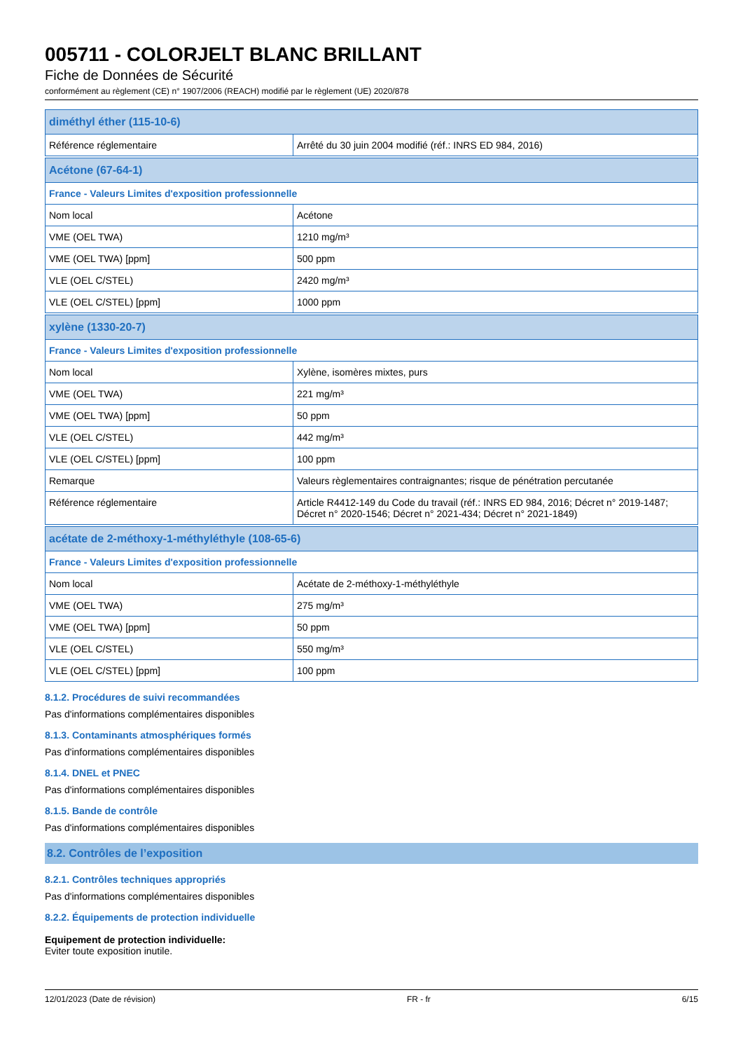005711 - COLORJELT BLANC BRILLANT
Fiche de Données de Sécurité
conformément au règlement (CE) n° 1907/2006 (REACH) modifié par le règlement (UE) 2020/878
| diméthyl éther (115-10-6) | |
| Référence réglementaire | Arrêté du 30 juin 2004 modifié (réf.: INRS ED 984, 2016) |
| Acétone (67-64-1) | |
| France - Valeurs Limites d'exposition professionnelle | |
| Nom local | Acétone |
| VME (OEL TWA) | 1210 mg/m³ |
| VME (OEL TWA) [ppm] | 500 ppm |
| VLE (OEL C/STEL) | 2420 mg/m³ |
| VLE (OEL C/STEL) [ppm] | 1000 ppm |
| xylène (1330-20-7) | |
| France - Valeurs Limites d'exposition professionnelle | |
| Nom local | Xylène, isomères mixtes, purs |
| VME (OEL TWA) | 221 mg/m³ |
| VME (OEL TWA) [ppm] | 50 ppm |
| VLE (OEL C/STEL) | 442 mg/m³ |
| VLE (OEL C/STEL) [ppm] | 100 ppm |
| Remarque | Valeurs règlementaires contraignantes; risque de pénétration percutanée |
| Référence réglementaire | Article R4412-149 du Code du travail (réf.: INRS ED 984, 2016; Décret n° 2019-1487; Décret n° 2020-1546; Décret n° 2021-434; Décret n° 2021-1849) |
| acétate de 2-méthoxy-1-méthyléthyle (108-65-6) | |
| France - Valeurs Limites d'exposition professionnelle | |
| Nom local | Acétate de 2-méthoxy-1-méthyléthyle |
| VME (OEL TWA) | 275 mg/m³ |
| VME (OEL TWA) [ppm] | 50 ppm |
| VLE (OEL C/STEL) | 550 mg/m³ |
| VLE (OEL C/STEL) [ppm] | 100 ppm |
8.1.2. Procédures de suivi recommandées
Pas d'informations complémentaires disponibles
8.1.3. Contaminants atmosphériques formés
Pas d'informations complémentaires disponibles
8.1.4. DNEL et PNEC
Pas d'informations complémentaires disponibles
8.1.5. Bande de contrôle
Pas d'informations complémentaires disponibles
8.2. Contrôles de l’exposition
8.2.1. Contrôles techniques appropriés
Pas d'informations complémentaires disponibles
8.2.2. Équipements de protection individuelle
Equipement de protection individuelle:
Eviter toute exposition inutile.
12/01/2023 (Date de révision) FR - fr 6/15